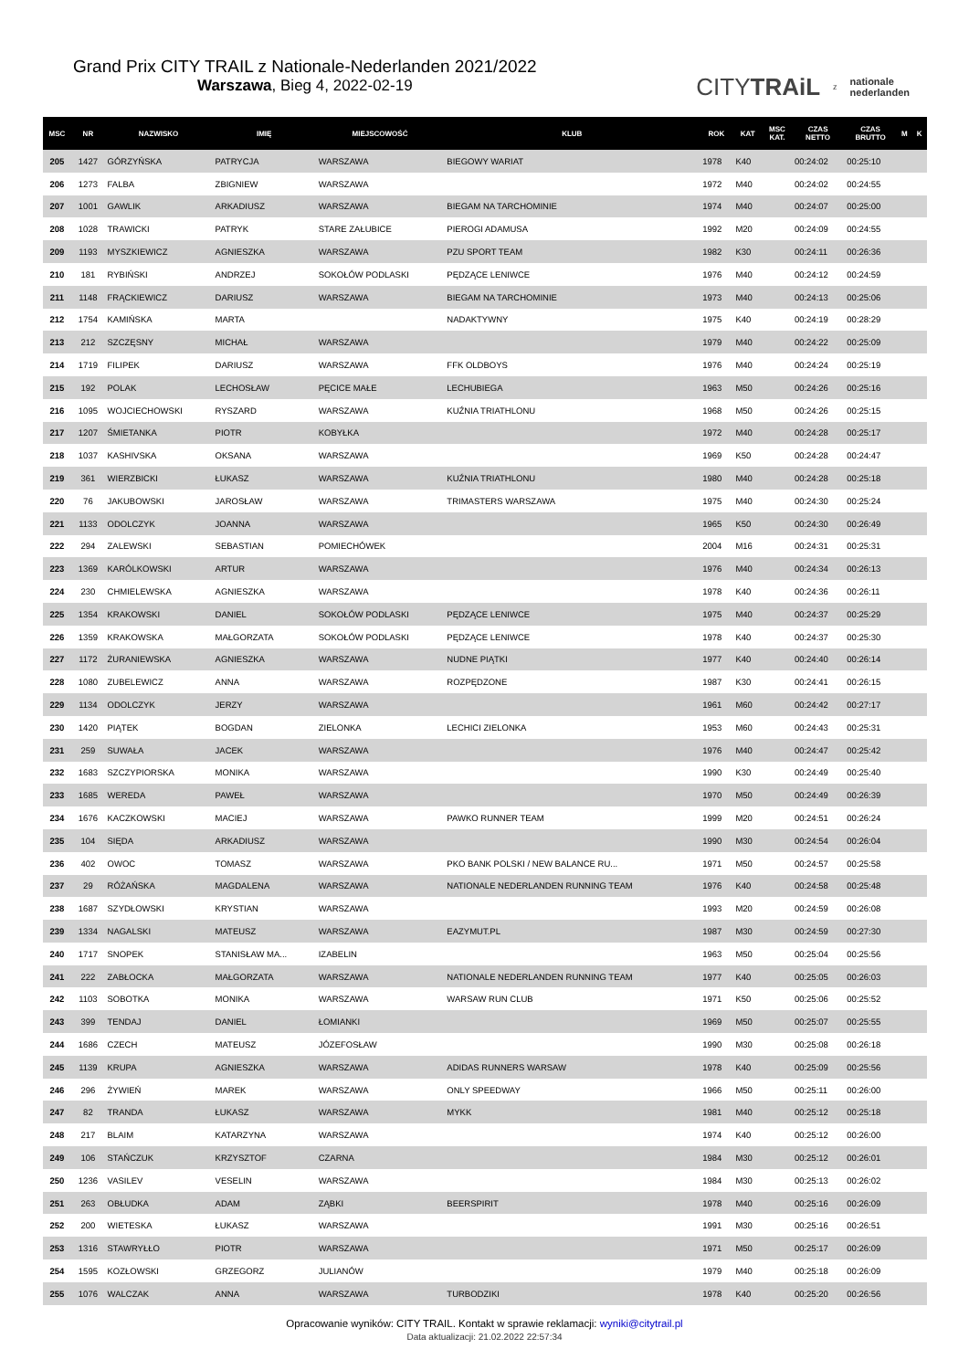Grand Prix CITY TRAIL z Nationale-Nederlanden 2021/2022
Warszawa, Bieg 4, 2022-02-19
CITYTRAiL z nationale
nederlanden
| MSC | NR | NAZWISKO | IMIĘ | MIEJSCOWOŚĆ | KLUB | ROK | KAT | MSC KAT. | CZAS NETTO | CZAS BRUTTO | M | K |
| --- | --- | --- | --- | --- | --- | --- | --- | --- | --- | --- | --- | --- |
| 205 | 1427 | GÓRZYŃSKA | PATRYCJA | WARSZAWA | BIEGOWY WARIAT | 1978 | K40 | | 00:24:02 | 00:25:10 | | |
| 206 | 1273 | FALBA | ZBIGNIEW | WARSZAWA | | 1972 | M40 | | 00:24:02 | 00:24:55 | | |
| 207 | 1001 | GAWLIK | ARKADIUSZ | WARSZAWA | BIEGAM NA TARCHOMINIE | 1974 | M40 | | 00:24:07 | 00:25:00 | | |
| 208 | 1028 | TRAWICKI | PATRYK | STARE ZAŁUBICE | PIEROGI ADAMUSA | 1992 | M20 | | 00:24:09 | 00:24:55 | | |
| 209 | 1193 | MYSZKIEWICZ | AGNIESZKA | WARSZAWA | PZU SPORT TEAM | 1982 | K30 | | 00:24:11 | 00:26:36 | | |
| 210 | 181 | RYBIŃSKI | ANDRZEJ | SOKOŁÓW PODLASKI | PĘDZĄCE LENIWCE | 1976 | M40 | | 00:24:12 | 00:24:59 | | |
| 211 | 1148 | FRĄCKIEWICZ | DARIUSZ | WARSZAWA | BIEGAM NA TARCHOMINIE | 1973 | M40 | | 00:24:13 | 00:25:06 | | |
| 212 | 1754 | KAMIŃSKA | MARTA | | NADAKTYWNY | 1975 | K40 | | 00:24:19 | 00:28:29 | | |
| 213 | 212 | SZCZĘSNY | MICHAŁ | WARSZAWA | | 1979 | M40 | | 00:24:22 | 00:25:09 | | |
| 214 | 1719 | FILIPEK | DARIUSZ | WARSZAWA | FFK OLDBOYS | 1976 | M40 | | 00:24:24 | 00:25:19 | | |
| 215 | 192 | POLAK | LECHOSŁAW | PĘCICE MAŁE | LECHUBIEGA | 1963 | M50 | | 00:24:26 | 00:25:16 | | |
| 216 | 1095 | WOJCIECHOWSKI | RYSZARD | WARSZAWA | KUŹNIA TRIATHLONU | 1968 | M50 | | 00:24:26 | 00:25:15 | | |
| 217 | 1207 | ŚMIETANKA | PIOTR | KOBYŁKA | | 1972 | M40 | | 00:24:28 | 00:25:17 | | |
| 218 | 1037 | KASHIVSKA | OKSANA | WARSZAWA | | 1969 | K50 | | 00:24:28 | 00:24:47 | | |
| 219 | 361 | WIERZBICKI | ŁUKASZ | WARSZAWA | KUŹNIA TRIATHLONU | 1980 | M40 | | 00:24:28 | 00:25:18 | | |
| 220 | 76 | JAKUBOWSKI | JAROSŁAW | WARSZAWA | TRIMASTERS WARSZAWA | 1975 | M40 | | 00:24:30 | 00:25:24 | | |
| 221 | 1133 | ODOLCZYK | JOANNA | WARSZAWA | | 1965 | K50 | | 00:24:30 | 00:26:49 | | |
| 222 | 294 | ZALEWSKI | SEBASTIAN | POMIECHÓWEK | | 2004 | M16 | | 00:24:31 | 00:25:31 | | |
| 223 | 1369 | KARÓLKOWSKI | ARTUR | WARSZAWA | | 1976 | M40 | | 00:24:34 | 00:26:13 | | |
| 224 | 230 | CHMIELEWSKA | AGNIESZKA | WARSZAWA | | 1978 | K40 | | 00:24:36 | 00:26:11 | | |
| 225 | 1354 | KRAKOWSKI | DANIEL | SOKOŁÓW PODLASKI | PĘDZĄCE LENIWCE | 1975 | M40 | | 00:24:37 | 00:25:29 | | |
| 226 | 1359 | KRAKOWSKA | MAŁGORZATA | SOKOŁÓW PODLASKI | PĘDZĄCE LENIWCE | 1978 | K40 | | 00:24:37 | 00:25:30 | | |
| 227 | 1172 | ŻURANIEWSKA | AGNIESZKA | WARSZAWA | NUDNE PIĄTKI | 1977 | K40 | | 00:24:40 | 00:26:14 | | |
| 228 | 1080 | ZUBELEWICZ | ANNA | WARSZAWA | ROZPĘDZONE | 1987 | K30 | | 00:24:41 | 00:26:15 | | |
| 229 | 1134 | ODOLCZYK | JERZY | WARSZAWA | | 1961 | M60 | | 00:24:42 | 00:27:17 | | |
| 230 | 1420 | PIĄTEK | BOGDAN | ZIELONKA | LECHICI ZIELONKA | 1953 | M60 | | 00:24:43 | 00:25:31 | | |
| 231 | 259 | SUWAŁA | JACEK | WARSZAWA | | 1976 | M40 | | 00:24:47 | 00:25:42 | | |
| 232 | 1683 | SZCZYPIORSKA | MONIKA | WARSZAWA | | 1990 | K30 | | 00:24:49 | 00:25:40 | | |
| 233 | 1685 | WEREDA | PAWEŁ | WARSZAWA | | 1970 | M50 | | 00:24:49 | 00:26:39 | | |
| 234 | 1676 | KACZKOWSKI | MACIEJ | WARSZAWA | PAWKO RUNNER TEAM | 1999 | M20 | | 00:24:51 | 00:26:24 | | |
| 235 | 104 | SIĘDA | ARKADIUSZ | WARSZAWA | | 1990 | M30 | | 00:24:54 | 00:26:04 | | |
| 236 | 402 | OWOC | TOMASZ | WARSZAWA | PKO BANK POLSKI / NEW BALANCE RU... | 1971 | M50 | | 00:24:57 | 00:25:58 | | |
| 237 | 29 | RÓŻAŃSKA | MAGDALENA | WARSZAWA | NATIONALE NEDERLANDEN RUNNING TEAM | 1976 | K40 | | 00:24:58 | 00:25:48 | | |
| 238 | 1687 | SZYDŁOWSKI | KRYSTIAN | WARSZAWA | | 1993 | M20 | | 00:24:59 | 00:26:08 | | |
| 239 | 1334 | NAGALSKI | MATEUSZ | WARSZAWA | EAZYMUT.PL | 1987 | M30 | | 00:24:59 | 00:27:30 | | |
| 240 | 1717 | SNOPEK | STANISŁAW MA... | IZABELIN | | 1963 | M50 | | 00:25:04 | 00:25:56 | | |
| 241 | 222 | ZABŁOCKA | MAŁGORZATA | WARSZAWA | NATIONALE NEDERLANDEN RUNNING TEAM | 1977 | K40 | | 00:25:05 | 00:26:03 | | |
| 242 | 1103 | SOBOTKA | MONIKA | WARSZAWA | WARSAW RUN CLUB | 1971 | K50 | | 00:25:06 | 00:25:52 | | |
| 243 | 399 | TENDAJ | DANIEL | ŁOMIANKI | | 1969 | M50 | | 00:25:07 | 00:25:55 | | |
| 244 | 1686 | CZECH | MATEUSZ | JÓZEFOSŁAW | | 1990 | M30 | | 00:25:08 | 00:26:18 | | |
| 245 | 1139 | KRUPA | AGNIESZKA | WARSZAWA | ADIDAS RUNNERS WARSAW | 1978 | K40 | | 00:25:09 | 00:25:56 | | |
| 246 | 296 | ŻYWIEŃ | MAREK | WARSZAWA | ONLY SPEEDWAY | 1966 | M50 | | 00:25:11 | 00:26:00 | | |
| 247 | 82 | TRANDA | ŁUKASZ | WARSZAWA | MYKK | 1981 | M40 | | 00:25:12 | 00:25:18 | | |
| 248 | 217 | BLAIM | KATARZYNA | WARSZAWA | | 1974 | K40 | | 00:25:12 | 00:26:00 | | |
| 249 | 106 | STAŃCZUK | KRZYSZTOF | CZARNA | | 1984 | M30 | | 00:25:12 | 00:26:01 | | |
| 250 | 1236 | VASILEV | VESELIN | WARSZAWA | | 1984 | M30 | | 00:25:13 | 00:26:02 | | |
| 251 | 263 | OBŁUDKA | ADAM | ZĄBKI | BEERSPIRIT | 1978 | M40 | | 00:25:16 | 00:26:09 | | |
| 252 | 200 | WIETESKA | ŁUKASZ | WARSZAWA | | 1991 | M30 | | 00:25:16 | 00:26:51 | | |
| 253 | 1316 | STAWRYŁŁO | PIOTR | WARSZAWA | | 1971 | M50 | | 00:25:17 | 00:26:09 | | |
| 254 | 1595 | KOZŁOWSKI | GRZEGORZ | JULIANÓW | | 1979 | M40 | | 00:25:18 | 00:26:09 | | |
| 255 | 1076 | WALCZAK | ANNA | WARSZAWA | TURBODZIKI | 1978 | K40 | | 00:25:20 | 00:26:56 | | |
Opracowanie wyników: CITY TRAIL. Kontakt w sprawie reklamacji: wyniki@citytrail.pl
Data aktualizacji: 21.02.2022 22:57:34